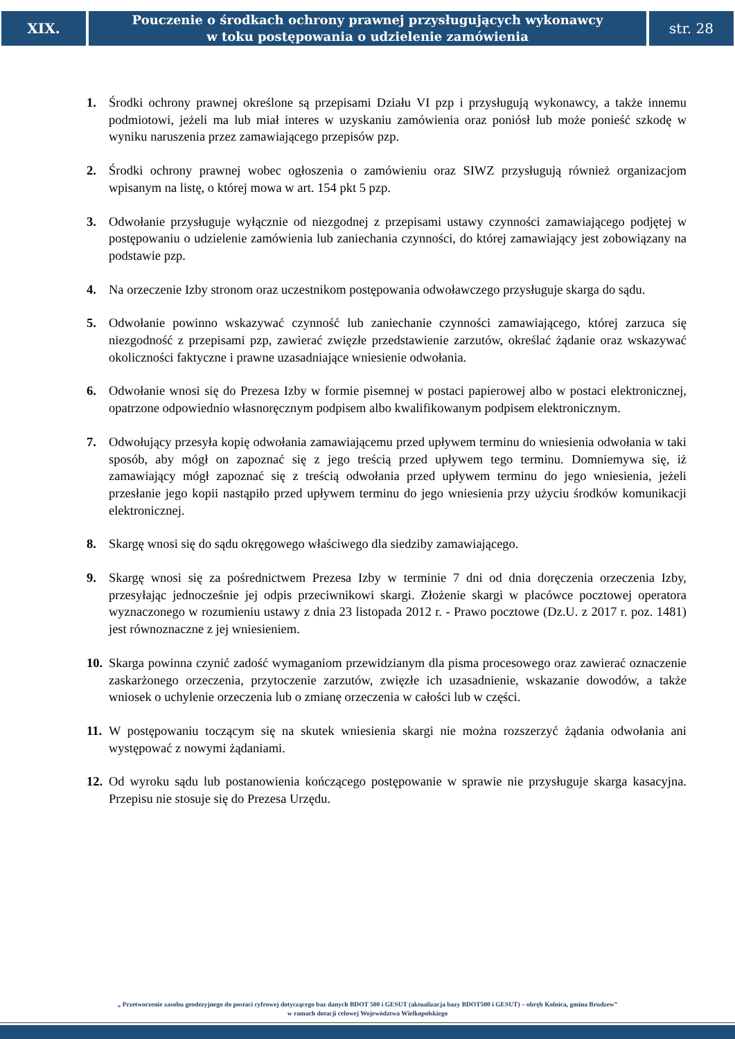XIX.
Pouczenie o środkach ochrony prawnej przysługujących wykonawcy
w toku postępowania o udzielenie zamówienia
str. 28
1. Środki ochrony prawnej określone są przepisami Działu VI pzp i przysługują wykonawcy, a także innemu podmiotowi, jeżeli ma lub miał interes w uzyskaniu zamówienia oraz poniósł lub może ponieść szkodę w wyniku naruszenia przez zamawiającego przepisów pzp.
2. Środki ochrony prawnej wobec ogłoszenia o zamówieniu oraz SIWZ przysługują również organizacjom wpisanym na listę, o której mowa w art. 154 pkt 5 pzp.
3. Odwołanie przysługuje wyłącznie od niezgodnej z przepisami ustawy czynności zamawiającego podjętej w postępowaniu o udzielenie zamówienia lub zaniechania czynności, do której zamawiający jest zobowiązany na podstawie pzp.
4. Na orzeczenie Izby stronom oraz uczestnikom postępowania odwoławczego przysługuje skarga do sądu.
5. Odwołanie powinno wskazywać czynność lub zaniechanie czynności zamawiającego, której zarzuca się niezgodność z przepisami pzp, zawierać zwięzłe przedstawienie zarzutów, określać żądanie oraz wskazywać okoliczności faktyczne i prawne uzasadniające wniesienie odwołania.
6. Odwołanie wnosi się do Prezesa Izby w formie pisemnej w postaci papierowej albo w postaci elektronicznej, opatrzone odpowiednio własnoręcznym podpisem albo kwalifikowanym podpisem elektronicznym.
7. Odwołujący przesyła kopię odwołania zamawiającemu przed upływem terminu do wniesienia odwołania w taki sposób, aby mógł on zapoznać się z jego treścią przed upływem tego terminu. Domniemywa się, iż zamawiający mógł zapoznać się z treścią odwołania przed upływem terminu do jego wniesienia, jeżeli przesłanie jego kopii nastąpiło przed upływem terminu do jego wniesienia przy użyciu środków komunikacji elektronicznej.
8. Skargę wnosi się do sądu okręgowego właściwego dla siedziby zamawiającego.
9. Skargę wnosi się za pośrednictwem Prezesa Izby w terminie 7 dni od dnia doręczenia orzeczenia Izby, przesyłając jednocześnie jej odpis przeciwnikowi skargi. Złożenie skargi w placówce pocztowej operatora wyznaczonego w rozumieniu ustawy z dnia 23 listopada 2012 r. - Prawo pocztowe (Dz.U. z 2017 r. poz. 1481) jest równoznaczne z jej wniesieniem.
10. Skarga powinna czynić zadość wymaganiom przewidzianym dla pisma procesowego oraz zawierać oznaczenie zaskarżonego orzeczenia, przytoczenie zarzutów, zwięzłe ich uzasadnienie, wskazanie dowodów, a także wniosek o uchylenie orzeczenia lub o zmianę orzeczenia w całości lub w części.
11. W postępowaniu toczącym się na skutek wniesienia skargi nie można rozszerzyć żądania odwołania ani występować z nowymi żądaniami.
12. Od wyroku sądu lub postanowienia kończącego postępowanie w sprawie nie przysługuje skarga kasacyjna. Przepisu nie stosuje się do Prezesa Urzędu.
„ Przetworzenie zasobu geodezyjnego do postaci cyfrowej dotyczącego baz danych BDOT 500 i GESUT (aktualizacja bazy BDOT500 i GESUT) – obręb Kolnica, gmina Brudzew”
w ramach dotacji celowej Województwa Wielkopolskiego